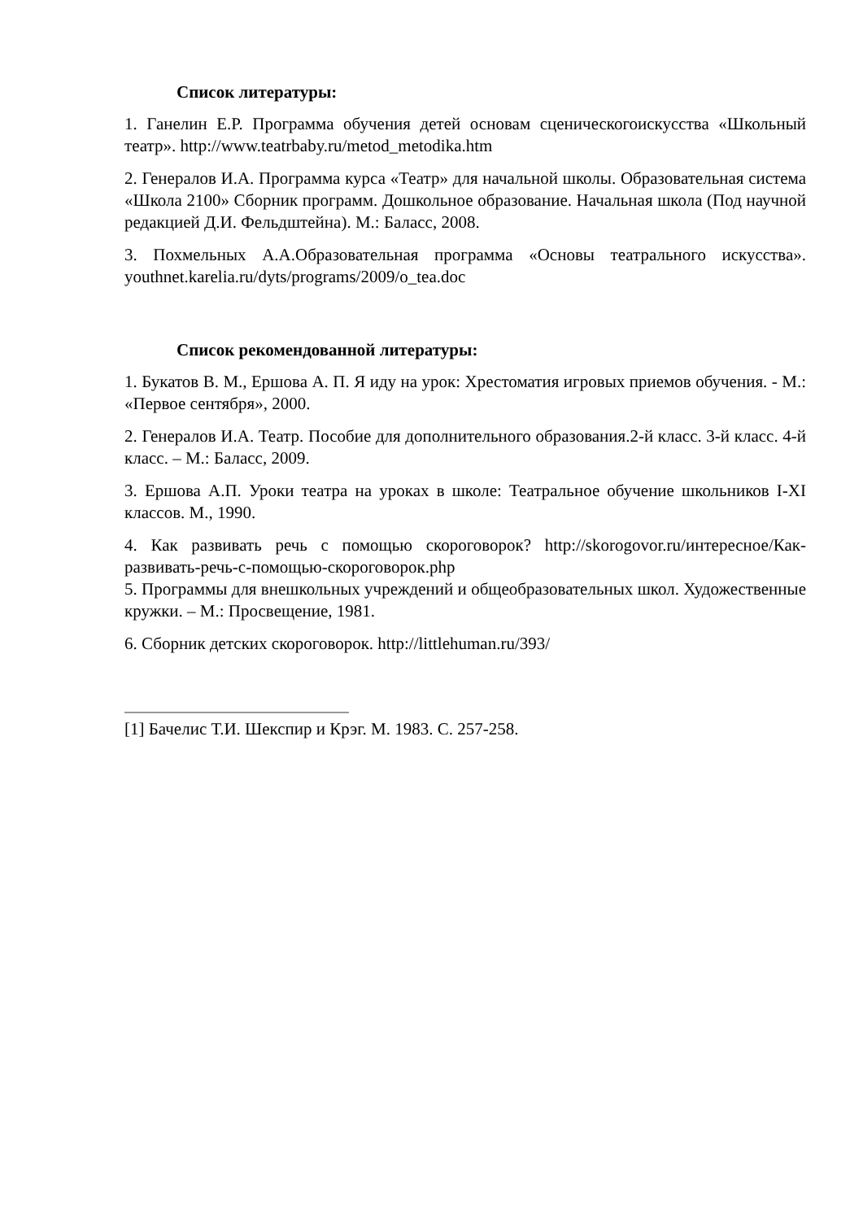Список литературы:
1. Ганелин Е.Р. Программа обучения детей основам сценическогоискусства «Школьный театр». http://www.teatrbaby.ru/metod_metodika.htm
2. Генералов И.А. Программа курса «Театр» для начальной школы. Образовательная система «Школа 2100» Сборник программ. Дошкольное образование. Начальная школа (Под научной редакцией Д.И. Фельдштейна). М.: Баласс, 2008.
3. Похмельных А.А.Образовательная программа «Основы театрального искусства». youthnet.karelia.ru/dyts/programs/2009/o_tea.doc
Список рекомендованной литературы:
1. Букатов В. М., Ершова А. П. Я иду на урок: Хрестоматия игровых приемов обучения. - М.: «Первое сентября», 2000.
2. Генералов И.А. Театр. Пособие для дополнительного образования.2-й класс. 3-й класс. 4-й класс. – М.: Баласс, 2009.
3. Ершова А.П. Уроки театра на уроках в школе: Театральное обучение школьников I-XI классов. М., 1990.
4. Как развивать речь с помощью скороговорок? http://skorogovor.ru/интересное/Как-развивать-речь-с-помощью-скороговорок.php
5. Программы для внешкольных учреждений и общеобразовательных школ. Художественные кружки. – М.: Просвещение, 1981.
6. Сборник детских скороговорок. http://littlehuman.ru/393/
[1] Бачелис Т.И. Шекспир и Крэг. М. 1983. С. 257-258.